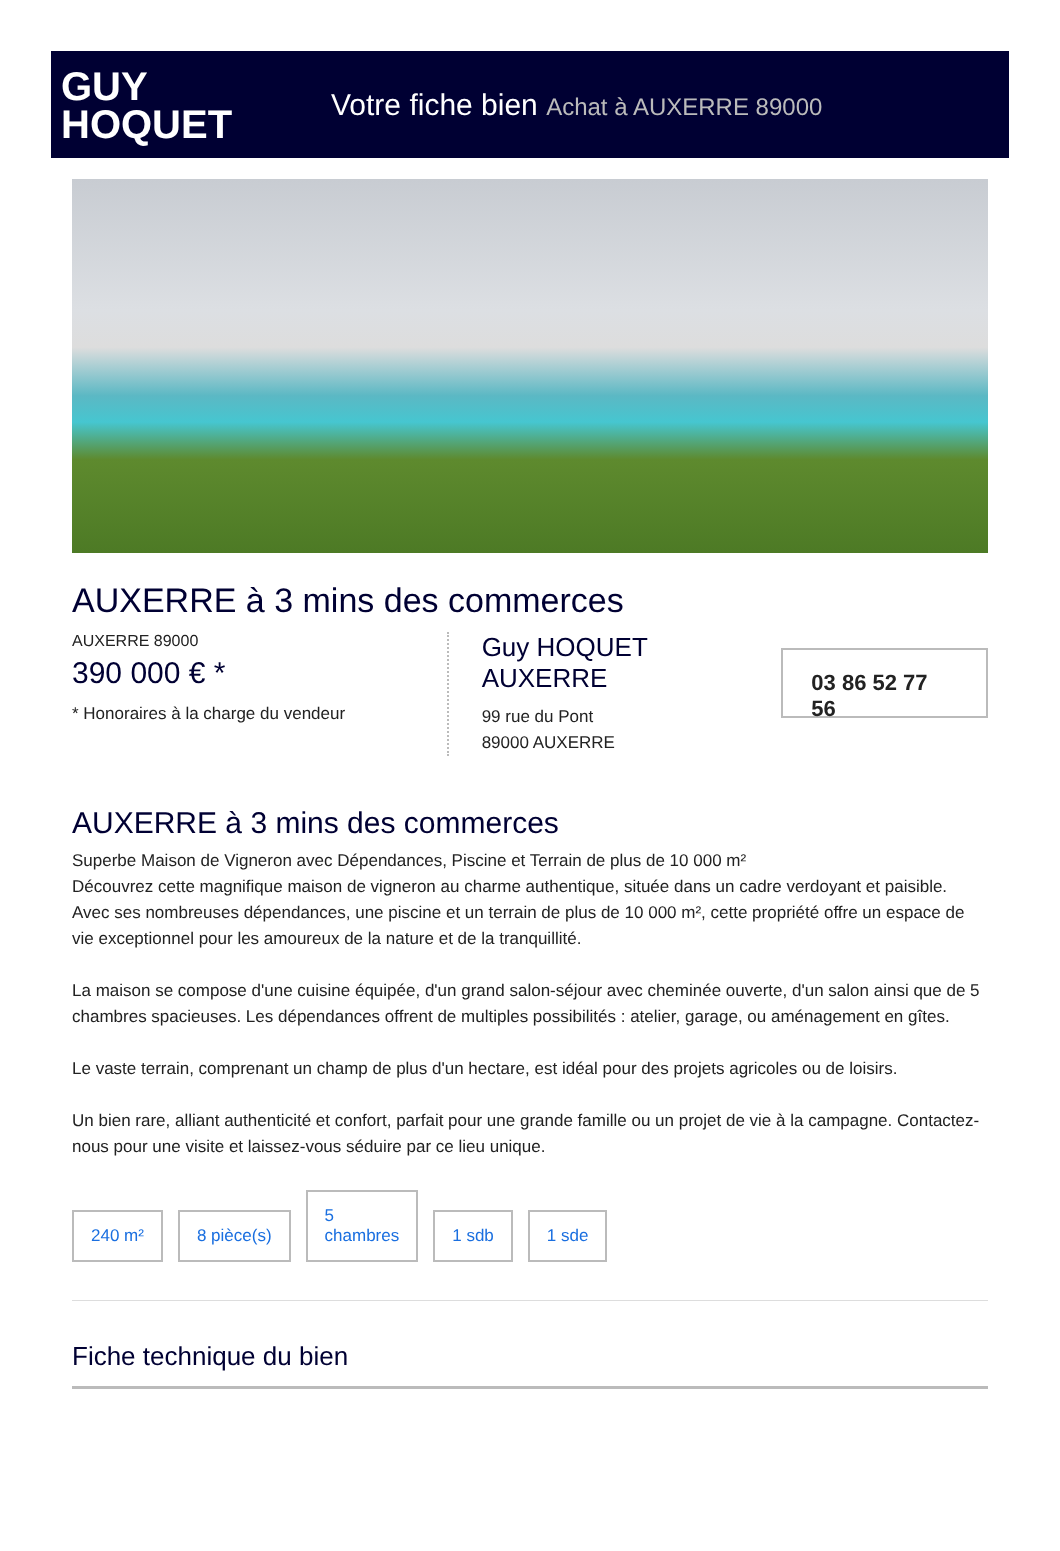GUY
HOQUET
Votre fiche bien Achat à AUXERRE 89000
AUXERRE à 3 mins des commerces
AUXERRE 89000
390 000 € *
* Honoraires à la charge du vendeur
Guy HOQUET
AUXERRE
99 rue du Pont
89000 AUXERRE
03 86 52 77 56
AUXERRE à 3 mins des commerces
Superbe Maison de Vigneron avec Dépendances, Piscine et Terrain de plus de 10 000 m²
Découvrez cette magnifique maison de vigneron au charme authentique, située dans un cadre verdoyant et paisible. Avec ses nombreuses dépendances, une piscine et un terrain de plus de 10 000 m², cette propriété offre un espace de vie exceptionnel pour les amoureux de la nature et de la tranquillité.
La maison se compose d'une cuisine équipée, d'un grand salon-séjour avec cheminée ouverte, d'un salon ainsi que de 5 chambres spacieuses. Les dépendances offrent de multiples possibilités : atelier, garage, ou aménagement en gîtes.
Le vaste terrain, comprenant un champ de plus d'un hectare, est idéal pour des projets agricoles ou de loisirs.
Un bien rare, alliant authenticité et confort, parfait pour une grande famille ou un projet de vie à la campagne. Contactez-nous pour une visite et laissez-vous séduire par ce lieu unique.
240 m²
8 pièce(s)
5
chambres
1 sdb
1 sde
Fiche technique du bien